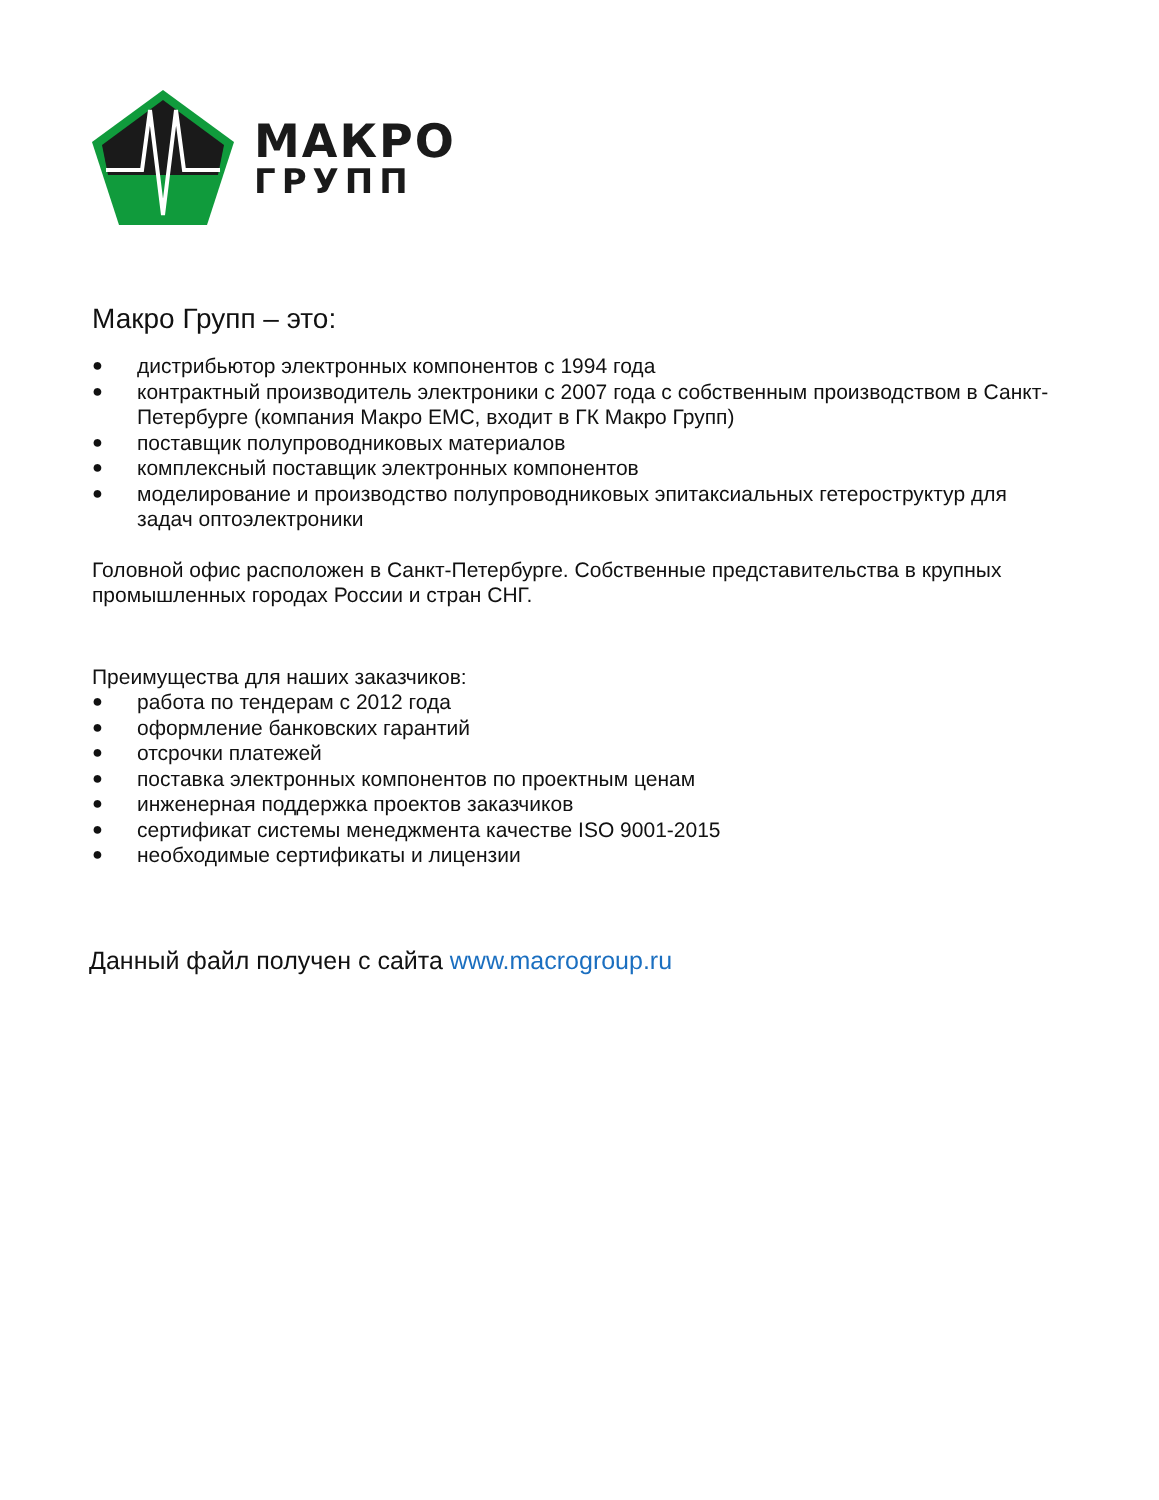МАКРО
ГРУПП
Макро Групп – это:
● дистрибьютор электронных компонентов с 1994 года
● контрактный производитель электроники с 2007 года с собственным производством в Санкт-Петербурге (компания Макро ЕМС, входит в ГК Макро Групп)
● поставщик полупроводниковых материалов
● комплексный поставщик электронных компонентов
● моделирование и производство полупроводниковых эпитаксиальных гетероструктур для задач оптоэлектроники
Головной офис расположен в Санкт-Петербурге. Собственные представительства в крупных промышленных городах России и стран СНГ.
Преимущества для наших заказчиков:
● работа по тендерам с 2012 года
● оформление банковских гарантий
● отсрочки платежей
● поставка электронных компонентов по проектным ценам
● инженерная поддержка проектов заказчиков
● сертификат системы менеджмента качестве ISO 9001-2015
● необходимые сертификаты и лицензии
Данный файл получен с сайта www.macrogroup.ru